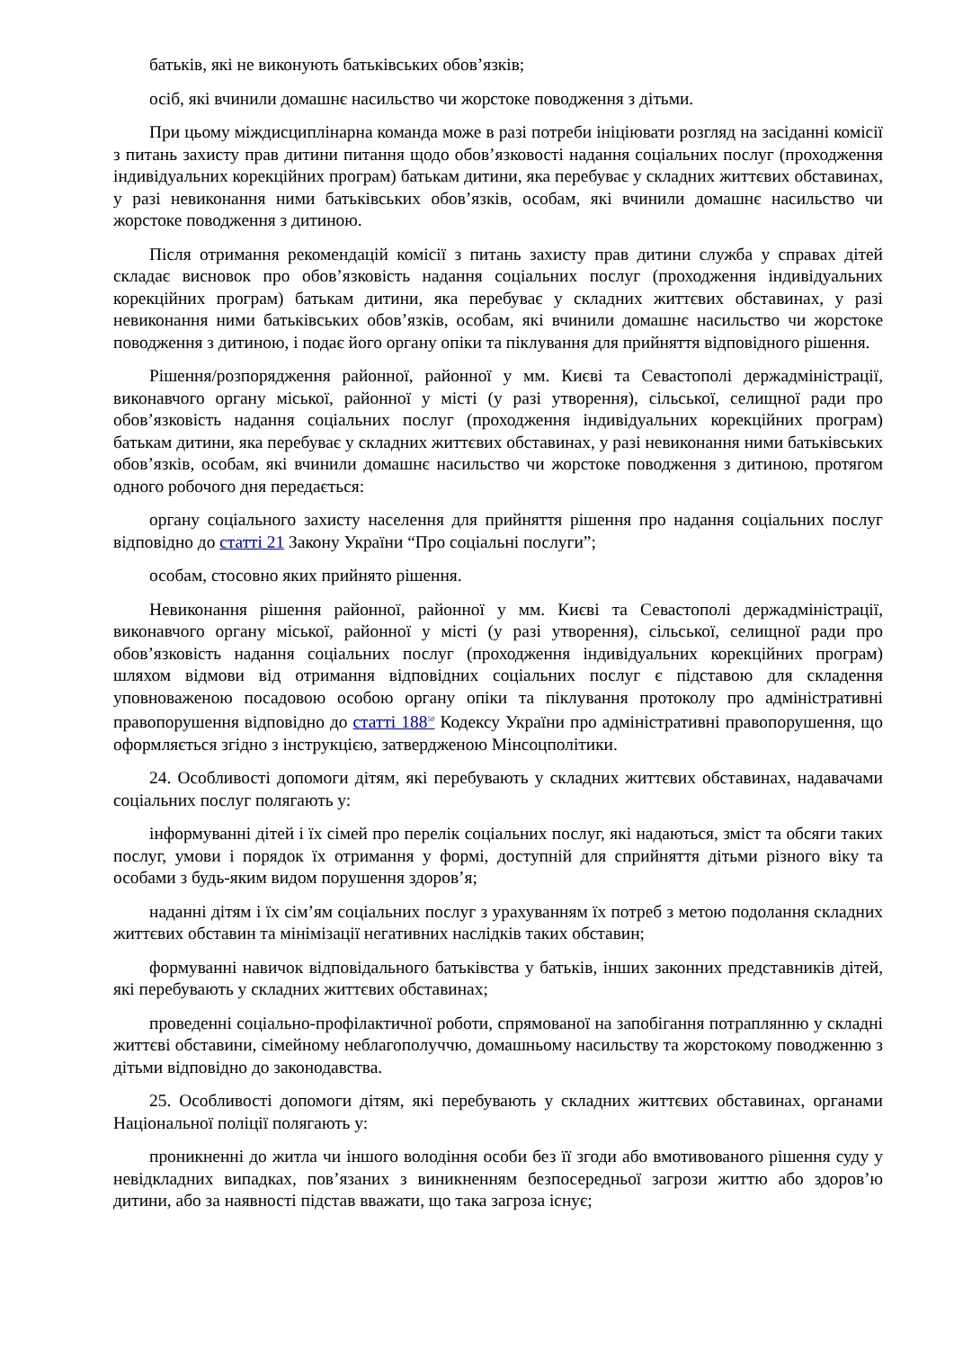батьків, які не виконують батьківських обов’язків;
осіб, які вчинили домашнє насильство чи жорстоке поводження з дітьми.
При цьому міждисциплінарна команда може в разі потреби ініціювати розгляд на засіданні комісії з питань захисту прав дитини питання щодо обов’язковості надання соціальних послуг (проходження індивідуальних корекційних програм) батькам дитини, яка перебуває у складних життєвих обставинах, у разі невиконання ними батьківських обов’язків, особам, які вчинили домашнє насильство чи жорстоке поводження з дитиною.
Після отримання рекомендацій комісії з питань захисту прав дитини служба у справах дітей складає висновок про обов’язковість надання соціальних послуг (проходження індивідуальних корекційних програм) батькам дитини, яка перебуває у складних життєвих обставинах, у разі невиконання ними батьківських обов’язків, особам, які вчинили домашнє насильство чи жорстоке поводження з дитиною, і подає його органу опіки та піклування для прийняття відповідного рішення.
Рішення/розпорядження районної, районної у мм. Києві та Севастополі держадміністрації, виконавчого органу міської, районної у місті (у разі утворення), сільської, селищної ради про обов’язковість надання соціальних послуг (проходження індивідуальних корекційних програм) батькам дитини, яка перебуває у складних життєвих обставинах, у разі невиконання ними батьківських обов’язків, особам, які вчинили домашнє насильство чи жорстоке поводження з дитиною, протягом одного робочого дня передається:
органу соціального захисту населення для прийняття рішення про надання соціальних послуг відповідно до статті 21 Закону України “Про соціальні послуги”;
особам, стосовно яких прийнято рішення.
Невиконання рішення районної, районної у мм. Києві та Севастополі держадміністрації, виконавчого органу міської, районної у місті (у разі утворення), сільської, селищної ради про обов’язковість надання соціальних послуг (проходження індивідуальних корекційних програм) шляхом відмови від отримання відповідних соціальних послуг є підставою для складення уповноваженою посадовою особою органу опіки та піклування протоколу про адміністративні правопорушення відповідно до статті 188<sup>50</sup> Кодексу України про адміністративні правопорушення, що оформляється згідно з інструкцією, затвердженою Мінсоцполітики.
24. Особливості допомоги дітям, які перебувають у складних життєвих обставинах, надавачами соціальних послуг полягають у:
інформуванні дітей і їх сімей про перелік соціальних послуг, які надаються, зміст та обсяги таких послуг, умови і порядок їх отримання у формі, доступній для сприйняття дітьми різного віку та особами з будь-яким видом порушення здоров’я;
наданні дітям і їх сім’ям соціальних послуг з урахуванням їх потреб з метою подолання складних життєвих обставин та мінімізації негативних наслідків таких обставин;
формуванні навичок відповідального батьківства у батьків, інших законних представників дітей, які перебувають у складних життєвих обставинах;
проведенні соціально-профілактичної роботи, спрямованої на запобігання потраплянню у складні життєві обставини, сімейному неблагополуччю, домашньому насильству та жорстокому поводженню з дітьми відповідно до законодавства.
25. Особливості допомоги дітям, які перебувають у складних життєвих обставинах, органами Національної поліції полягають у:
проникненні до житла чи іншого володіння особи без її згоди або вмотивованого рішення суду у невідкладних випадках, пов’язаних з виникненням безпосередньої загрози життю або здоров’ю дитини, або за наявності підстав вважати, що така загроза існує;